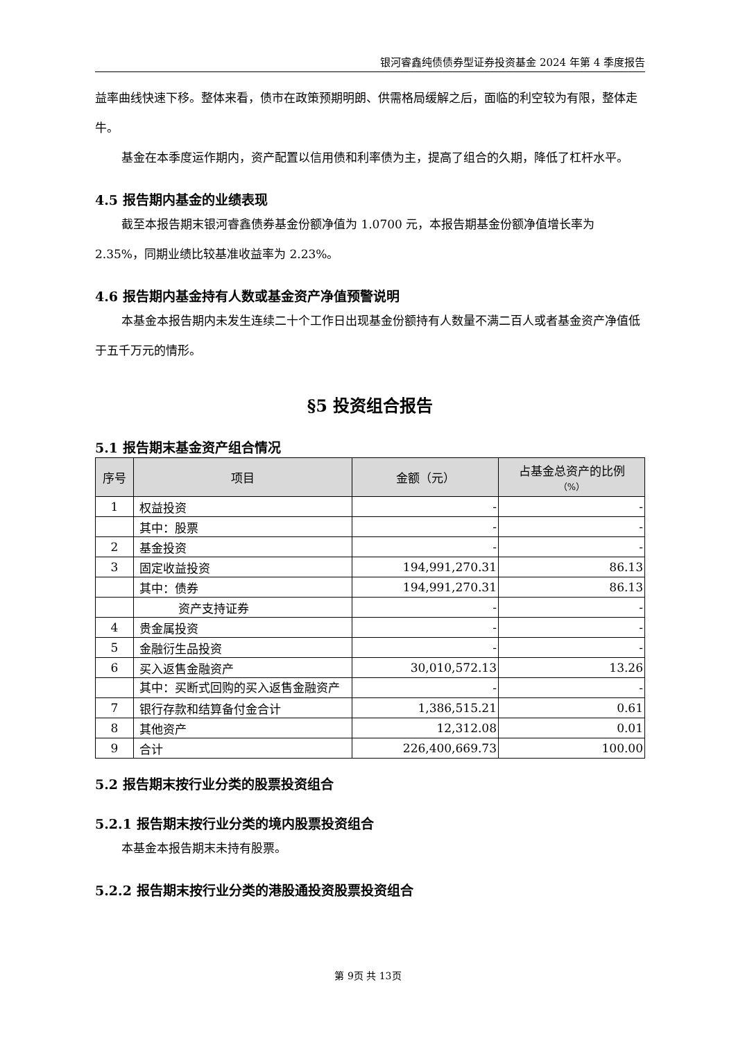银河睿鑫纯债债券型证券投资基金 2024 年第 4 季度报告
益率曲线快速下移。整体来看，债市在政策预期明朗、供需格局缓解之后，面临的利空较为有限，整体走牛。
基金在本季度运作期内，资产配置以信用债和利率债为主，提高了组合的久期，降低了杠杆水平。
4.5 报告期内基金的业绩表现
截至本报告期末银河睿鑫债券基金份额净值为 1.0700 元，本报告期基金份额净值增长率为 2.35%，同期业绩比较基准收益率为 2.23%。
4.6 报告期内基金持有人数或基金资产净值预警说明
本基金本报告期内未发生连续二十个工作日出现基金份额持有人数量不满二百人或者基金资产净值低于五千万元的情形。
§5 投资组合报告
5.1 报告期末基金资产组合情况
| 序号 | 项目 | 金额（元） | 占基金总资产的比例 （%） |
| --- | --- | --- | --- |
| 1 | 权益投资 | - | - |
| | 其中：股票 | - | - |
| 2 | 基金投资 | - | - |
| 3 | 固定收益投资 | 194,991,270.31 | 86.13 |
| | 其中：债券 | 194,991,270.31 | 86.13 |
| | 资产支持证券 | - | - |
| 4 | 贵金属投资 | - | - |
| 5 | 金融衍生品投资 | - | - |
| 6 | 买入返售金融资产 | 30,010,572.13 | 13.26 |
| | 其中：买断式回购的买入返售金融资产 | - | - |
| 7 | 银行存款和结算备付金合计 | 1,386,515.21 | 0.61 |
| 8 | 其他资产 | 12,312.08 | 0.01 |
| 9 | 合计 | 226,400,669.73 | 100.00 |
5.2 报告期末按行业分类的股票投资组合
5.2.1 报告期末按行业分类的境内股票投资组合
本基金本报告期末未持有股票。
5.2.2 报告期末按行业分类的港股通投资股票投资组合
第 9页 共 13页